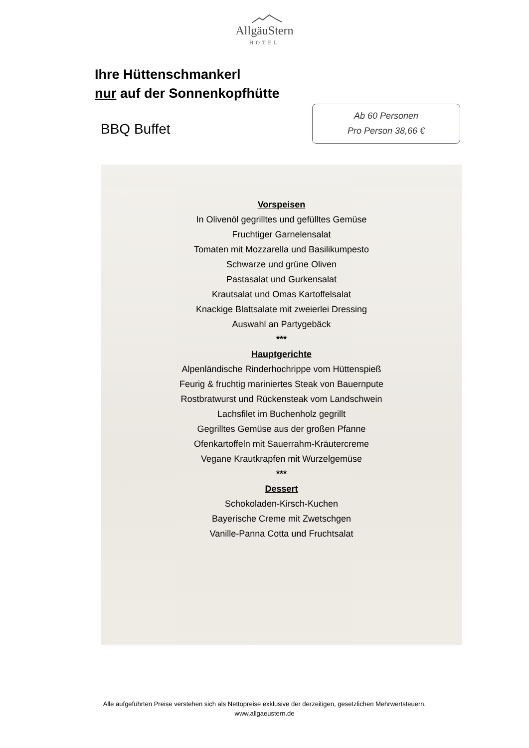AllgäuStern
HOTEL
Ihre Hüttenschmankerl
nur auf der Sonnenkopfhütte
BBQ Buffet
Ab 60 Personen
Pro Person 38,66 €
Vorspeisen
In Olivenöl gegrilltes und gefülltes Gemüse
Fruchtiger Garnelensalat
Tomaten mit Mozzarella und Basilikumpesto
Schwarze und grüne Oliven
Pastasalat und Gurkensalat
Krautsalat und Omas Kartoffelsalat
Knackige Blattsalate mit zweierlei Dressing
Auswahl an Partygebäck
***
Hauptgerichte
Alpenländische Rinderhochrippe vom Hüttenspieß
Feurig & fruchtig mariniertes Steak von Bauernpute
Rostbratwurst und Rückensteak vom Landschwein
Lachsfilet im Buchenholz gegrillt
Gegrilltes Gemüse aus der großen Pfanne
Ofenkartoffeln mit Sauerrahm-Kräutercreme
Vegane Krautkrapfen mit Wurzelgemüse
***
Dessert
Schokoladen-Kirsch-Kuchen
Bayerische Creme mit Zwetschgen
Vanille-Panna Cotta und Fruchtsalat
Alle aufgeführten Preise verstehen sich als Nettopreise exklusive der derzeitigen, gesetzlichen Mehrwertsteuern.
www.allgaeustern.de